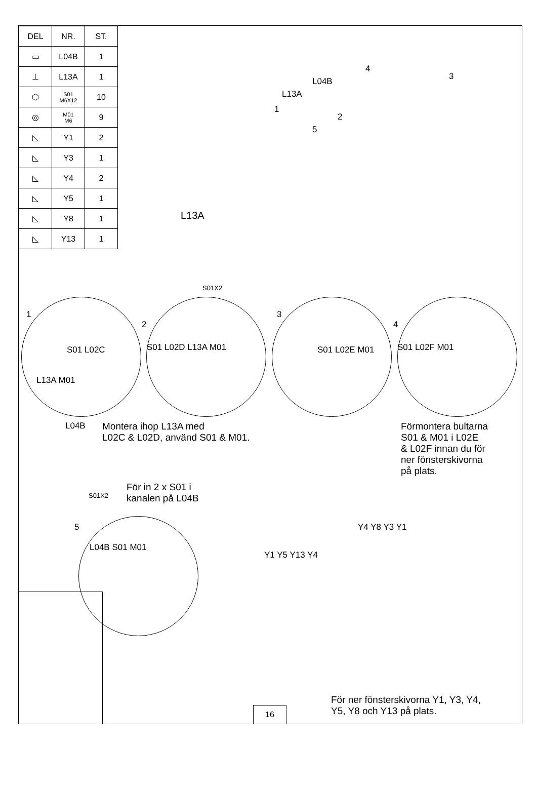| DEL | NR. | ST. |
| --- | --- | --- |
| ▭ | L04B | 1 |
| ⊥ | L13A | 1 |
| ⬡ | S01 M6X12 | 10 |
| ◎ | M01 M6 | 9 |
| ◺ | Y1 | 2 |
| ◺ | Y3 | 1 |
| ◺ | Y4 | 2 |
| ◺ | Y5 | 1 |
| ◺ | Y8 | 1 |
| ◺ | Y13 | 1 |
4
3
L04B
L13A
1
2
5
L13A
S01X2
1
2
3
4
S01 L02C
L13A M01
S01 L02D L13A M01 S01 L02E M01 S01 L02F M01
L04B
Montera ihop L13A med
L02C & L02D, använd S01 & M01.
Förmontera bultarna
S01 & M01 i L02E
& L02F innan du för
ner fönsterskivorna
på plats.
För in 2 x S01 i
kanalen på L04B
S01X2
5
L04B S01 M01
Y4 Y8 Y3 Y1
Y1 Y5 Y13 Y4
För ner fönsterskivorna Y1, Y3, Y4,
Y5, Y8 och Y13 på plats.
16